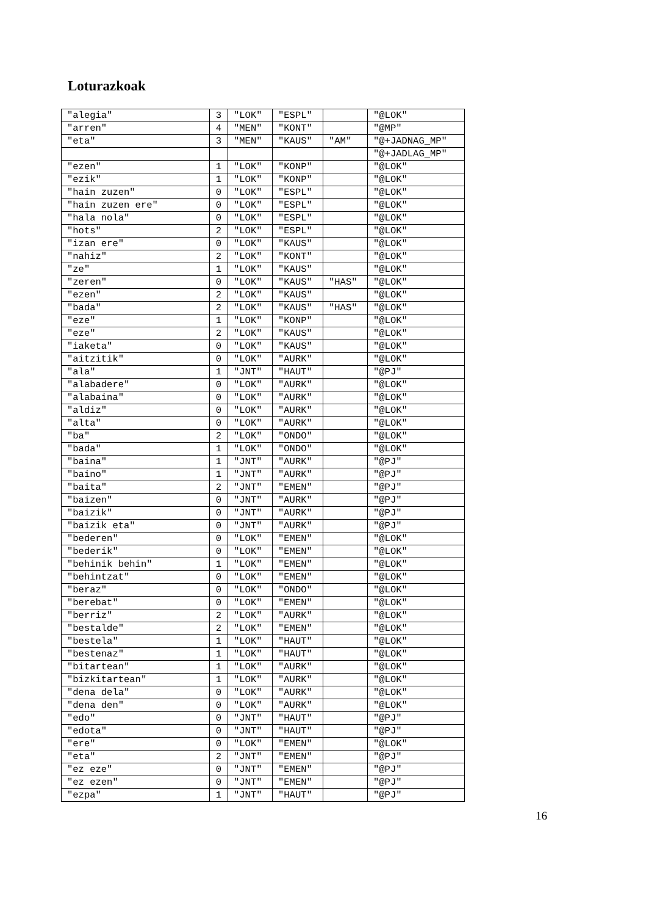Loturazkoak
| "alegia" | 3 | "LOK" | "ESPL" | | "@LOK" |
| "arren" | 4 | "MEN" | "KONT" | | "@MP" |
| "eta" | 3 | "MEN" | "KAUS" | "AM" | "@+JADNAG_MP" |
| | | | | | "@+JADLAG_MP" |
| "ezen" | 1 | "LOK" | "KONP" | | "@LOK" |
| "ezik" | 1 | "LOK" | "KONP" | | "@LOK" |
| "hain zuzen" | 0 | "LOK" | "ESPL" | | "@LOK" |
| "hain zuzen ere" | 0 | "LOK" | "ESPL" | | "@LOK" |
| "hala nola" | 0 | "LOK" | "ESPL" | | "@LOK" |
| "hots" | 2 | "LOK" | "ESPL" | | "@LOK" |
| "izan ere" | 0 | "LOK" | "KAUS" | | "@LOK" |
| "nahiz" | 2 | "LOK" | "KONT" | | "@LOK" |
| "ze" | 1 | "LOK" | "KAUS" | | "@LOK" |
| "zeren" | 0 | "LOK" | "KAUS" | "HAS" | "@LOK" |
| "ezen" | 2 | "LOK" | "KAUS" | | "@LOK" |
| "bada" | 2 | "LOK" | "KAUS" | "HAS" | "@LOK" |
| "eze" | 1 | "LOK" | "KONP" | | "@LOK" |
| "eze" | 2 | "LOK" | "KAUS" | | "@LOK" |
| "iaketa" | 0 | "LOK" | "KAUS" | | "@LOK" |
| "aitzitik" | 0 | "LOK" | "AURK" | | "@LOK" |
| "ala" | 1 | "JNT" | "HAUT" | | "@PJ" |
| "alabadere" | 0 | "LOK" | "AURK" | | "@LOK" |
| "alabaina" | 0 | "LOK" | "AURK" | | "@LOK" |
| "aldiz" | 0 | "LOK" | "AURK" | | "@LOK" |
| "alta" | 0 | "LOK" | "AURK" | | "@LOK" |
| "ba" | 2 | "LOK" | "ONDO" | | "@LOK" |
| "bada" | 1 | "LOK" | "ONDO" | | "@LOK" |
| "baina" | 1 | "JNT" | "AURK" | | "@PJ" |
| "baino" | 1 | "JNT" | "AURK" | | "@PJ" |
| "baita" | 2 | "JNT" | "EMEN" | | "@PJ" |
| "baizen" | 0 | "JNT" | "AURK" | | "@PJ" |
| "baizik" | 0 | "JNT" | "AURK" | | "@PJ" |
| "baizik eta" | 0 | "JNT" | "AURK" | | "@PJ" |
| "bederen" | 0 | "LOK" | "EMEN" | | "@LOK" |
| "bederik" | 0 | "LOK" | "EMEN" | | "@LOK" |
| "behinik behin" | 1 | "LOK" | "EMEN" | | "@LOK" |
| "behintzat" | 0 | "LOK" | "EMEN" | | "@LOK" |
| "beraz" | 0 | "LOK" | "ONDO" | | "@LOK" |
| "berebat" | 0 | "LOK" | "EMEN" | | "@LOK" |
| "berriz" | 2 | "LOK" | "AURK" | | "@LOK" |
| "bestalde" | 2 | "LOK" | "EMEN" | | "@LOK" |
| "bestela" | 1 | "LOK" | "HAUT" | | "@LOK" |
| "bestenaz" | 1 | "LOK" | "HAUT" | | "@LOK" |
| "bitartean" | 1 | "LOK" | "AURK" | | "@LOK" |
| "bizkitartean" | 1 | "LOK" | "AURK" | | "@LOK" |
| "dena dela" | 0 | "LOK" | "AURK" | | "@LOK" |
| "dena den" | 0 | "LOK" | "AURK" | | "@LOK" |
| "edo" | 0 | "JNT" | "HAUT" | | "@PJ" |
| "edota" | 0 | "JNT" | "HAUT" | | "@PJ" |
| "ere" | 0 | "LOK" | "EMEN" | | "@LOK" |
| "eta" | 2 | "JNT" | "EMEN" | | "@PJ" |
| "ez eze" | 0 | "JNT" | "EMEN" | | "@PJ" |
| "ez ezen" | 0 | "JNT" | "EMEN" | | "@PJ" |
| "ezpa" | 1 | "JNT" | "HAUT" | | "@PJ" |
16